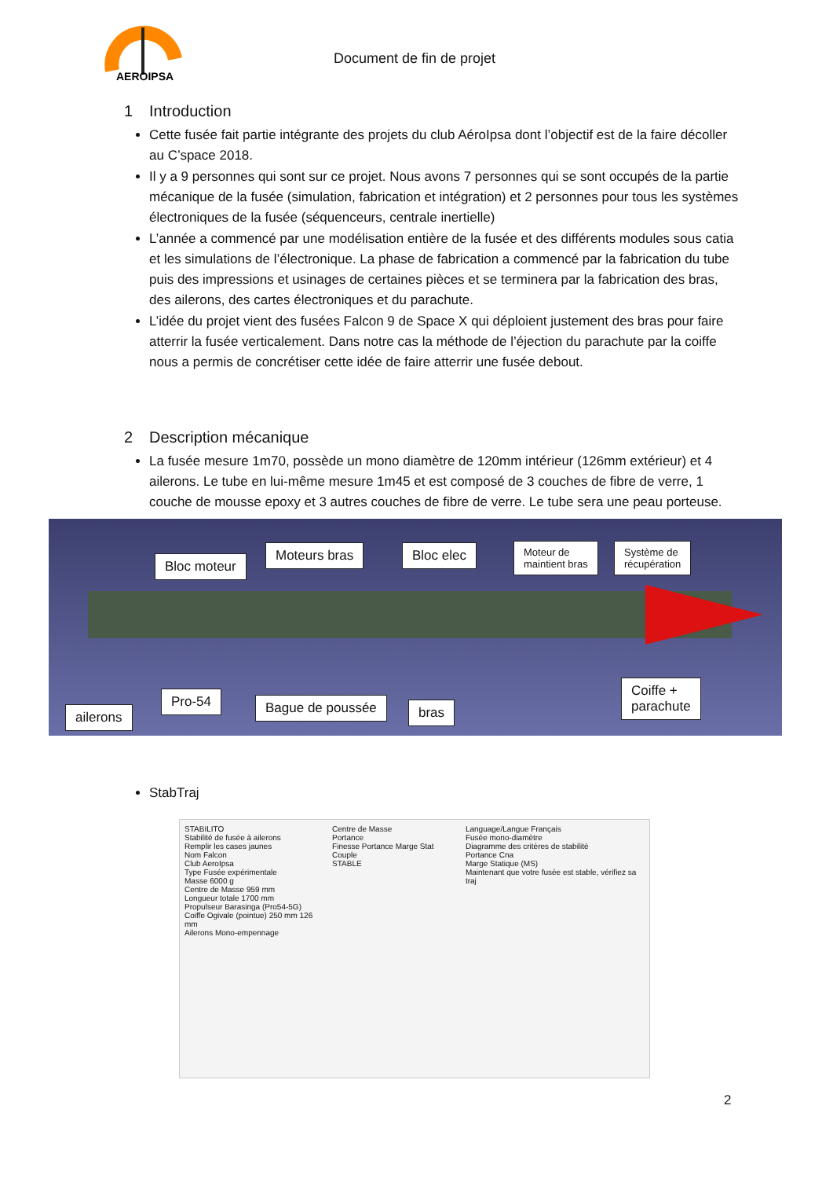AEROIPSA
Document de fin de projet
1 Introduction
Cette fusée fait partie intégrante des projets du club AéroIpsa dont l’objectif est de la faire décoller au C’space 2018.
Il y a 9 personnes qui sont sur ce projet. Nous avons 7 personnes qui se sont occupés de la partie mécanique de la fusée (simulation, fabrication et intégration) et 2 personnes pour tous les systèmes électroniques de la fusée (séquenceurs, centrale inertielle)
L’année a commencé par une modélisation entière de la fusée et des différents modules sous catia et les simulations de l’électronique. La phase de fabrication a commencé par la fabrication du tube puis des impressions et usinages de certaines pièces et se terminera par la fabrication des bras, des ailerons, des cartes électroniques et du parachute.
L’idée du projet vient des fusées Falcon 9 de Space X qui déploient justement des bras pour faire atterrir la fusée verticalement. Dans notre cas la méthode de l’éjection du parachute par la coiffe nous a permis de concrétiser cette idée de faire atterrir une fusée debout.
2 Description mécanique
La fusée mesure 1m70, possède un mono diamètre de 120mm intérieur (126mm extérieur) et 4 ailerons. Le tube en lui-même mesure 1m45 et est composé de 3 couches de fibre de verre, 1 couche de mousse epoxy et 3 autres couches de fibre de verre. Le tube sera une peau porteuse.
Bloc moteur
Moteurs bras Bloc elec
Moteur de
maintient bras
Système de
récupération
ailerons
Pro-54 Bague de poussée bras
Coiffe +
parachute
StabTraj
STABILITO
Stabilité de fusée à ailerons
Remplir les cases jaunes
Nom Falcon
Club AeroIpsa
Type Fusée expérimentale
Masse 6000 g
Centre de Masse 959 mm
Longueur totale 1700 mm
Propulseur Barasinga (Pro54-5G)
Coiffe Ogivale (pointue) 250 mm 126 mm
Ailerons Mono-empennage
Centre de Masse
Portance
Finesse Portance Marge Stat Couple
STABLE
Language/Langue Français
Fusée mono-diamètre
Diagramme des critères de stabilité
Portance Cna
Marge Statique (MS)
Maintenant que votre fusée est stable, vérifiez sa traj
2